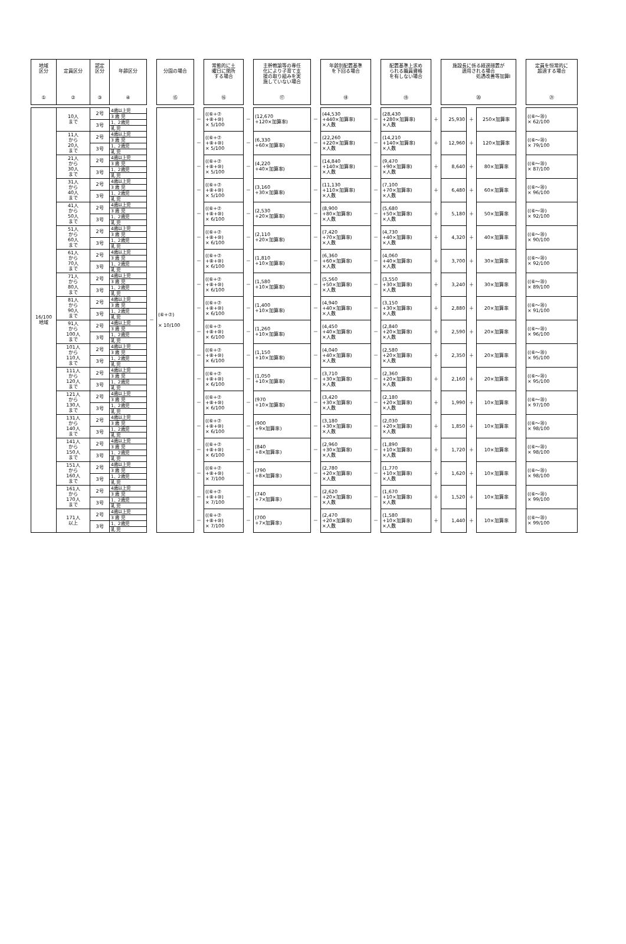| 地域 区分 ① | 定員区分 ② | 認定 区分 ③ | 年齢区分 ④ | | 分園の場合 ⑮ | | 常態的に土 曜日に閉所 する場合 ⑯ | | 主幹教諭等の専任 化により子育て支 援の取り組みを実 施していない場合 ⑰ | | 年齢別配置基準 を下回る場合 ⑱ | | 配置基準上求め られる職員資格 を有しない場合 ⑲ | | 施設長に係る経過措置が 適用される場合 処遇改善等加算Ⅰ ⑳ | | | | 定員を恒常的に 超過する場合 ㉑ |
| 16/100 地域 | 10人 まで | 2号 | 4歳以上児 | － | (⑥+⑦) × 10/100 | － | ((⑥+⑦ +⑧+⑩) × 5/100 | － | (12,670 +120×加算率) | － | (44,530 +440×加算率) ×人数 | － | (28,430 +280×加算率) ×人数 | ＋ | 25,930 | ＋ | 250×加算率 | | ((⑥～⑳) × 62/100 |
| | | | 3 歳 児 | | | | | | | | | | | | | | | | |
| | | 3号 | 1、2歳児 | | | | | | | | | | | | | | | | |
| | | | 乳 児 | | | | | | | | | | | | | | | | |
| | 11人 から 20人 まで | 2号 | 4歳以上児 | | | － | ((⑥+⑦ +⑧+⑩) × 5/100 | － | (6,330 +60×加算率) | － | (22,260 +220×加算率) ×人数 | － | (14,210 +140×加算率) ×人数 | ＋ | 12,960 | ＋ | 120×加算率 | | ((⑥～⑳) × 79/100 |
| | | | 3 歳 児 | | | | | | | | | | | | | | | | |
| | | 3号 | 1、2歳児 | | | | | | | | | | | | | | | | |
| | | | 乳 児 | | | | | | | | | | | | | | | | |
| | 21人 から 30人 まで | 2号 | 4歳以上児 | | | － | ((⑥+⑦ +⑧+⑩) × 5/100 | － | (4,220 +40×加算率) | － | (14,840 +140×加算率) ×人数 | － | (9,470 +90×加算率) ×人数 | ＋ | 8,640 | ＋ | 80×加算率 | | ((⑥～⑳) × 87/100 |
| | | | 3 歳 児 | | | | | | | | | | | | | | | | |
| | | 3号 | 1、2歳児 | | | | | | | | | | | | | | | | |
| | | | 乳 児 | | | | | | | | | | | | | | | | |
| | 31人 から 40人 まで | 2号 | 4歳以上児 | | | － | ((⑥+⑦ +⑧+⑩) × 5/100 | － | (3,160 +30×加算率) | － | (11,130 +110×加算率) ×人数 | － | (7,100 +70×加算率) ×人数 | ＋ | 6,480 | ＋ | 60×加算率 | | ((⑥～⑳) × 96/100 |
| | | | 3 歳 児 | | | | | | | | | | | | | | | | |
| | | 3号 | 1、2歳児 | | | | | | | | | | | | | | | | |
| | | | 乳 児 | | | | | | | | | | | | | | | | |
| | 41人 から 50人 まで | 2号 | 4歳以上児 | | | － | ((⑥+⑦ +⑧+⑩) × 6/100 | － | (2,530 +20×加算率) | － | (8,900 +80×加算率) ×人数 | － | (5,680 +50×加算率) ×人数 | ＋ | 5,180 | ＋ | 50×加算率 | | ((⑥～⑳) × 92/100 |
| | | | 3 歳 児 | | | | | | | | | | | | | | | | |
| | | 3号 | 1、2歳児 | | | | | | | | | | | | | | | | |
| | | | 乳 児 | | | | | | | | | | | | | | | | |
| | 51人 から 60人 まで | 2号 | 4歳以上児 | | | － | ((⑥+⑦ +⑧+⑩) × 6/100 | － | (2,110 +20×加算率) | － | (7,420 +70×加算率) ×人数 | － | (4,730 +40×加算率) ×人数 | ＋ | 4,320 | ＋ | 40×加算率 | | ((⑥～⑳) × 90/100 |
| | | | 3 歳 児 | | | | | | | | | | | | | | | | |
| | | 3号 | 1、2歳児 | | | | | | | | | | | | | | | | |
| | | | 乳 児 | | | | | | | | | | | | | | | | |
| | 61人 から 70人 まで | 2号 | 4歳以上児 | | | － | ((⑥+⑦ +⑧+⑩) × 6/100 | － | (1,810 +10×加算率) | － | (6,360 +60×加算率) ×人数 | － | (4,060 +40×加算率) ×人数 | ＋ | 3,700 | ＋ | 30×加算率 | | ((⑥～⑳) × 92/100 |
| | | | 3 歳 児 | | | | | | | | | | | | | | | | |
| | | 3号 | 1、2歳児 | | | | | | | | | | | | | | | | |
| | | | 乳 児 | | | | | | | | | | | | | | | | |
| | 71人 から 80人 まで | 2号 | 4歳以上児 | | | － | ((⑥+⑦ +⑧+⑩) × 6/100 | － | (1,580 +10×加算率) | － | (5,560 +50×加算率) ×人数 | － | (3,550 +30×加算率) ×人数 | ＋ | 3,240 | ＋ | 30×加算率 | | ((⑥～⑳) × 89/100 |
| | | | 3 歳 児 | | | | | | | | | | | | | | | | |
| | | 3号 | 1、2歳児 | | | | | | | | | | | | | | | | |
| | | | 乳 児 | | | | | | | | | | | | | | | | |
| | 81人 から 90人 まで | 2号 | 4歳以上児 | | | － | ((⑥+⑦ +⑧+⑩) × 6/100 | － | (1,400 +10×加算率) | － | (4,940 +40×加算率) ×人数 | － | (3,150 +30×加算率) ×人数 | ＋ | 2,880 | ＋ | 20×加算率 | | ((⑥～⑳) × 91/100 |
| | | | 3 歳 児 | | | | | | | | | | | | | | | | |
| | | 3号 | 1、2歳児 | | | | | | | | | | | | | | | | |
| | | | 乳 児 | | | | | | | | | | | | | | | | |
| | 91人 から 100人 まで | 2号 | 4歳以上児 | | | － | ((⑥+⑦ +⑧+⑩) × 6/100 | － | (1,260 +10×加算率) | － | (4,450 +40×加算率) ×人数 | － | (2,840 +20×加算率) ×人数 | ＋ | 2,590 | ＋ | 20×加算率 | | ((⑥～⑳) × 96/100 |
| | | | 3 歳 児 | | | | | | | | | | | | | | | | |
| | | 3号 | 1、2歳児 | | | | | | | | | | | | | | | | |
| | | | 乳 児 | | | | | | | | | | | | | | | | |
| | 101人 から 110人 まで | 2号 | 4歳以上児 | | | － | ((⑥+⑦ +⑧+⑩) × 6/100 | － | (1,150 +10×加算率) | － | (4,040 +40×加算率) ×人数 | － | (2,580 +20×加算率) ×人数 | ＋ | 2,350 | ＋ | 20×加算率 | | ((⑥～⑳) × 95/100 |
| | | | 3 歳 児 | | | | | | | | | | | | | | | | |
| | | 3号 | 1、2歳児 | | | | | | | | | | | | | | | | |
| | | | 乳 児 | | | | | | | | | | | | | | | | |
| | 111人 から 120人 まで | 2号 | 4歳以上児 | | | － | ((⑥+⑦ +⑧+⑩) × 6/100 | － | (1,050 +10×加算率) | － | (3,710 +30×加算率) ×人数 | － | (2,360 +20×加算率) ×人数 | ＋ | 2,160 | ＋ | 20×加算率 | | ((⑥～⑳) × 95/100 |
| | | | 3 歳 児 | | | | | | | | | | | | | | | | |
| | | 3号 | 1、2歳児 | | | | | | | | | | | | | | | | |
| | | | 乳 児 | | | | | | | | | | | | | | | | |
| | 121人 から 130人 まで | 2号 | 4歳以上児 | | | － | ((⑥+⑦ +⑧+⑩) × 6/100 | － | (970 +10×加算率) | － | (3,420 +30×加算率) ×人数 | － | (2,180 +20×加算率) ×人数 | ＋ | 1,990 | ＋ | 10×加算率 | | ((⑥～⑳) × 97/100 |
| | | | 3 歳 児 | | | | | | | | | | | | | | | | |
| | | 3号 | 1、2歳児 | | | | | | | | | | | | | | | | |
| | | | 乳 児 | | | | | | | | | | | | | | | | |
| | 131人 から 140人 まで | 2号 | 4歳以上児 | | | － | ((⑥+⑦ +⑧+⑩) × 6/100 | － | (900 +9×加算率) | － | (3,180 +30×加算率) ×人数 | － | (2,030 +20×加算率) ×人数 | ＋ | 1,850 | ＋ | 10×加算率 | | ((⑥～⑳) × 98/100 |
| | | | 3 歳 児 | | | | | | | | | | | | | | | | |
| | | 3号 | 1、2歳児 | | | | | | | | | | | | | | | | |
| | | | 乳 児 | | | | | | | | | | | | | | | | |
| | 141人 から 150人 まで | 2号 | 4歳以上児 | | | － | ((⑥+⑦ +⑧+⑩) × 6/100 | － | (840 +8×加算率) | － | (2,960 +30×加算率) ×人数 | － | (1,890 +10×加算率) ×人数 | ＋ | 1,720 | ＋ | 10×加算率 | | ((⑥～⑳) × 98/100 |
| | | | 3 歳 児 | | | | | | | | | | | | | | | | |
| | | 3号 | 1、2歳児 | | | | | | | | | | | | | | | | |
| | | | 乳 児 | | | | | | | | | | | | | | | | |
| | 151人 から 160人 まで | 2号 | 4歳以上児 | | | － | ((⑥+⑦ +⑧+⑩) × 7/100 | － | (790 +8×加算率) | － | (2,780 +20×加算率) ×人数 | － | (1,770 +10×加算率) ×人数 | ＋ | 1,620 | ＋ | 10×加算率 | | ((⑥～⑳) × 98/100 |
| | | | 3 歳 児 | | | | | | | | | | | | | | | | |
| | | 3号 | 1、2歳児 | | | | | | | | | | | | | | | | |
| | | | 乳 児 | | | | | | | | | | | | | | | | |
| | 161人 から 170人 まで | 2号 | 4歳以上児 | | | － | ((⑥+⑦ +⑧+⑩) × 7/100 | － | (740 +7×加算率) | － | (2,620 +20×加算率) ×人数 | － | (1,670 +10×加算率) ×人数 | ＋ | 1,520 | ＋ | 10×加算率 | | ((⑥～⑳) × 99/100 |
| | | | 3 歳 児 | | | | | | | | | | | | | | | | |
| | | 3号 | 1、2歳児 | | | | | | | | | | | | | | | | |
| | | | 乳 児 | | | | | | | | | | | | | | | | |
| | 171人 以上 | 2号 | 4歳以上児 | | | － | ((⑥+⑦ +⑧+⑩) × 7/100 | － | (700 +7×加算率) | － | (2,470 +20×加算率) ×人数 | － | (1,580 +10×加算率) ×人数 | ＋ | 1,440 | ＋ | 10×加算率 | | ((⑥～⑳) × 99/100 |
| | | | 3 歳 児 | | | | | | | | | | | | | | | | |
| | | 3号 | 1、2歳児 | | | | | | | | | | | | | | | | |
| | | | 乳 児 | | | | | | | | | | | | | | | | |